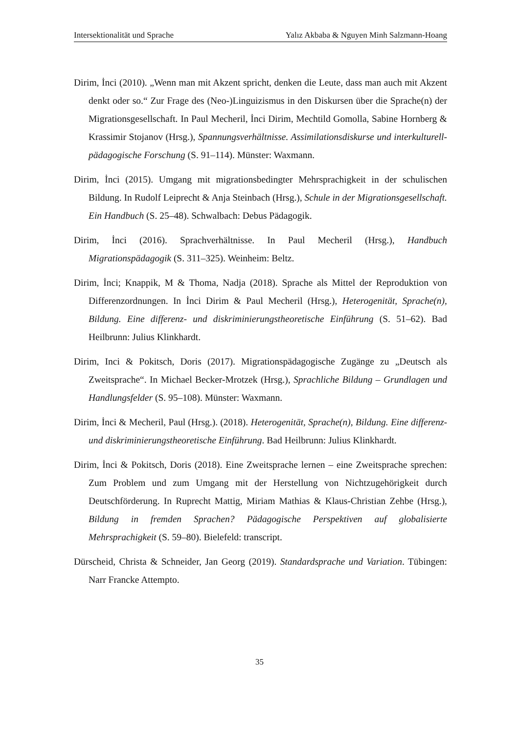Intersektionalität und Sprache Yalız Akbaba & Nguyen Minh Salzmann-Hoang
Dirim, İnci (2010). „Wenn man mit Akzent spricht, denken die Leute, dass man auch mit Akzent denkt oder so.“ Zur Frage des (Neo-)Linguizismus in den Diskursen über die Sprache(n) der Migrationsgesellschaft. In Paul Mecheril, İnci Dirim, Mechtild Gomolla, Sabine Hornberg & Krassimir Stojanov (Hrsg.), Spannungsverhältnisse. Assimilationsdiskurse und interkulturell-pädagogische Forschung (S. 91–114). Münster: Waxmann.
Dirim, İnci (2015). Umgang mit migrationsbedingter Mehrsprachigkeit in der schulischen Bildung. In Rudolf Leiprecht & Anja Steinbach (Hrsg.), Schule in der Migrationsgesellschaft. Ein Handbuch (S. 25–48). Schwalbach: Debus Pädagogik.
Dirim, İnci (2016). Sprachverhältnisse. In Paul Mecheril (Hrsg.), Handbuch Migrationspädagogik (S. 311–325). Weinheim: Beltz.
Dirim, İnci; Knappik, M & Thoma, Nadja (2018). Sprache als Mittel der Reproduktion von Differenzordnungen. In İnci Dirim & Paul Mecheril (Hrsg.), Heterogenität, Sprache(n), Bildung. Eine differenz- und diskriminierungstheoretische Einführung (S. 51–62). Bad Heilbrunn: Julius Klinkhardt.
Dirim, Inci & Pokitsch, Doris (2017). Migrationspädagogische Zugänge zu „Deutsch als Zweitsprache“. In Michael Becker-Mrotzek (Hrsg.), Sprachliche Bildung – Grundlagen und Handlungsfelder (S. 95–108). Münster: Waxmann.
Dirim, İnci & Mecheril, Paul (Hrsg.). (2018). Heterogenität, Sprache(n), Bildung. Eine differenz- und diskriminierungstheoretische Einführung. Bad Heilbrunn: Julius Klinkhardt.
Dirim, İnci & Pokitsch, Doris (2018). Eine Zweitsprache lernen – eine Zweitsprache sprechen: Zum Problem und zum Umgang mit der Herstellung von Nichtzugehörigkeit durch Deutschförderung. In Ruprecht Mattig, Miriam Mathias & Klaus-Christian Zehbe (Hrsg.), Bildung in fremden Sprachen? Pädagogische Perspektiven auf globalisierte Mehrsprachigkeit (S. 59–80). Bielefeld: transcript.
Dürscheid, Christa & Schneider, Jan Georg (2019). Standardsprache und Variation. Tübingen: Narr Francke Attempto.
35